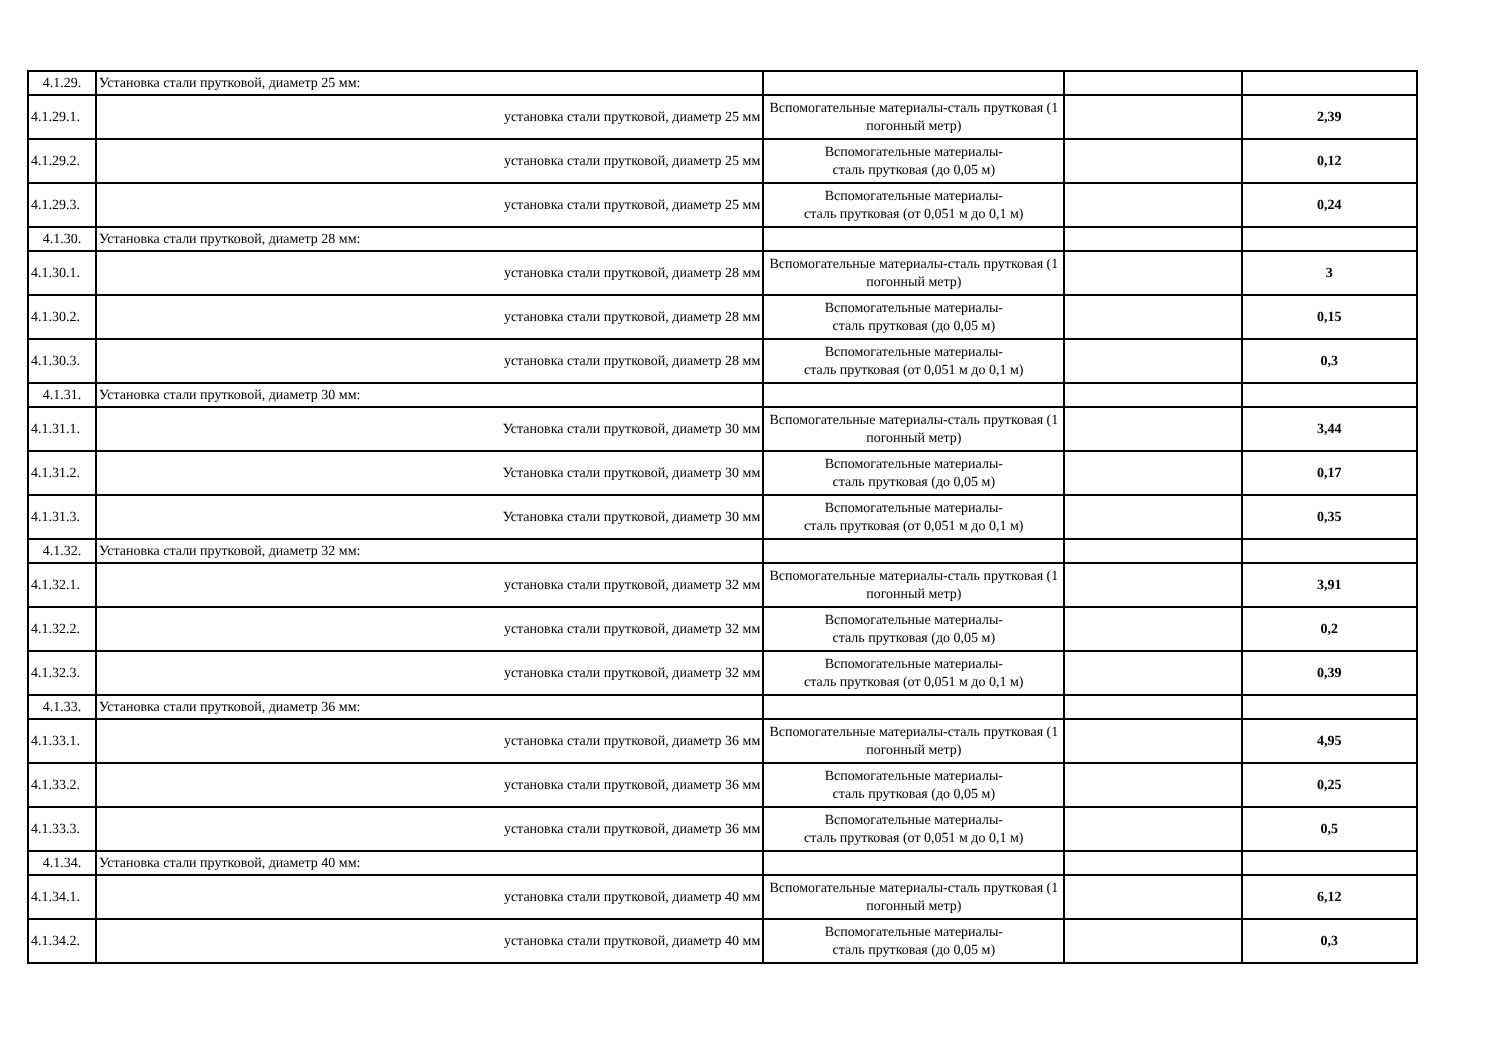| 4.1.29. | Установка стали прутковой, диаметр 25 мм: | | | |
| 4.1.29.1. | установка стали прутковой, диаметр 25 мм | Вспомогательные материалы-сталь прутковая (1 погонный метр) | | 2,39 |
| 4.1.29.2. | установка стали прутковой, диаметр 25 мм | Вспомогательные материалы- сталь прутковая (до 0,05 м) | | 0,12 |
| 4.1.29.3. | установка стали прутковой, диаметр 25 мм | Вспомогательные материалы- сталь прутковая (от 0,051 м до 0,1 м) | | 0,24 |
| 4.1.30. | Установка стали прутковой, диаметр 28 мм: | | | |
| 4.1.30.1. | установка стали прутковой, диаметр 28 мм | Вспомогательные материалы-сталь прутковая (1 погонный метр) | | 3 |
| 4.1.30.2. | установка стали прутковой, диаметр 28 мм | Вспомогательные материалы- сталь прутковая (до 0,05 м) | | 0,15 |
| 4.1.30.3. | установка стали прутковой, диаметр 28 мм | Вспомогательные материалы- сталь прутковая (от 0,051 м до 0,1 м) | | 0,3 |
| 4.1.31. | Установка стали прутковой, диаметр 30 мм: | | | |
| 4.1.31.1. | Установка стали прутковой, диаметр 30 мм | Вспомогательные материалы-сталь прутковая (1 погонный метр) | | 3,44 |
| 4.1.31.2. | Установка стали прутковой, диаметр 30 мм | Вспомогательные материалы- сталь прутковая (до 0,05 м) | | 0,17 |
| 4.1.31.3. | Установка стали прутковой, диаметр 30 мм | Вспомогательные материалы- сталь прутковая (от 0,051 м до 0,1 м) | | 0,35 |
| 4.1.32. | Установка стали прутковой, диаметр 32 мм: | | | |
| 4.1.32.1. | установка стали прутковой, диаметр 32 мм | Вспомогательные материалы-сталь прутковая (1 погонный метр) | | 3,91 |
| 4.1.32.2. | установка стали прутковой, диаметр 32 мм | Вспомогательные материалы- сталь прутковая (до 0,05 м) | | 0,2 |
| 4.1.32.3. | установка стали прутковой, диаметр 32 мм | Вспомогательные материалы- сталь прутковая (от 0,051 м до 0,1 м) | | 0,39 |
| 4.1.33. | Установка стали прутковой, диаметр 36 мм: | | | |
| 4.1.33.1. | установка стали прутковой, диаметр 36 мм | Вспомогательные материалы-сталь прутковая (1 погонный метр) | | 4,95 |
| 4.1.33.2. | установка стали прутковой, диаметр 36 мм | Вспомогательные материалы- сталь прутковая (до 0,05 м) | | 0,25 |
| 4.1.33.3. | установка стали прутковой, диаметр 36 мм | Вспомогательные материалы- сталь прутковая (от 0,051 м до 0,1 м) | | 0,5 |
| 4.1.34. | Установка стали прутковой, диаметр 40 мм: | | | |
| 4.1.34.1. | установка стали прутковой, диаметр 40 мм | Вспомогательные материалы-сталь прутковая (1 погонный метр) | | 6,12 |
| 4.1.34.2. | установка стали прутковой, диаметр 40 мм | Вспомогательные материалы- сталь прутковая (до 0,05 м) | | 0,3 |